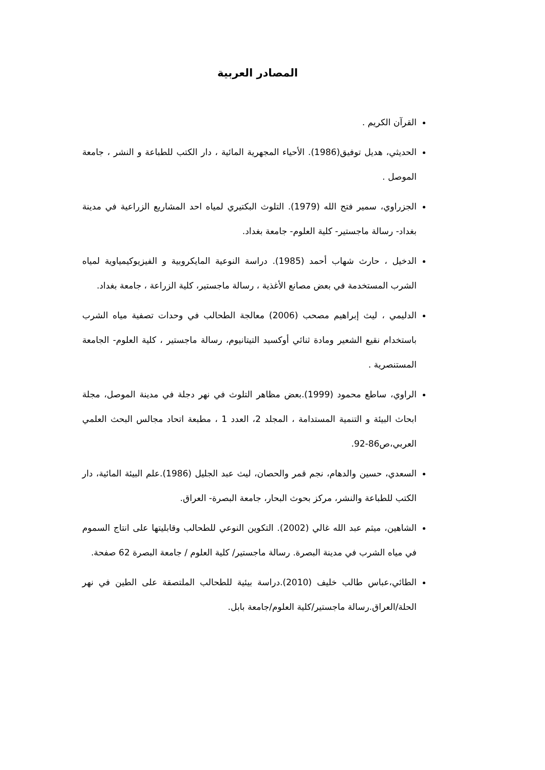المصادر العربية
القرآن الكريم .
الحديثي، هديل توفيق(1986). الأحياء المجهرية المائية ، دار الكتب للطباعة و النشر ، جامعة الموصل .
الجزراوي، سمير فتح الله (1979). التلوث البكتيري لمياه احد المشاريع الزراعية في مدينة بغداد- رسالة ماجستير- كلية العلوم- جامعة بغداد.
الدخيل ، حارث شهاب أحمد (1985). دراسة النوعية المايكروبية و الفيزيوكيمياوية لمياه الشرب المستخدمة في بعض مصانع الأغذية ، رسالة ماجستير، كلية الزراعة ، جامعة بغداد.
الدليمي ، ليث إبراهيم مصحب (2006) معالجة الطحالب في وحدات تصفية مياه الشرب باستخدام نقيع الشعير ومادة ثنائي أوكسيد التيتانيوم، رسالة ماجستير ، كلية العلوم- الجامعة المستنصرية .
الراوي، ساطع محمود (1999).بعض مظاهر التلوث في نهر دجلة في مدينة الموصل، مجلة ابحاث البيئة و التنمية المستدامة ، المجلد 2، العدد 1 ، مطبعة اتحاد مجالس البحث العلمي العربي،ص86-92.
السعدي، حسين والدهام، نجم قمر والحصان، ليث عبد الجليل (1986).علم البيئة المائية، دار الكتب للطباعة والنشر، مركز بحوث البحار، جامعة البصرة- العراق.
الشاهين، ميثم عبد الله غالي (2002). التكوين النوعي للطحالب وقابليتها على انتاج السموم في مياه الشرب في مدينة البصرة. رسالة ماجستير/ كلية العلوم / جامعة البصرة 62 صفحة.
الطائي،عباس طالب خليف (2010).دراسة بيئية للطحالب الملتصقة على الطين في نهر الحلة/العراق.رسالة ماجستير/كلية العلوم/جامعة بابل.